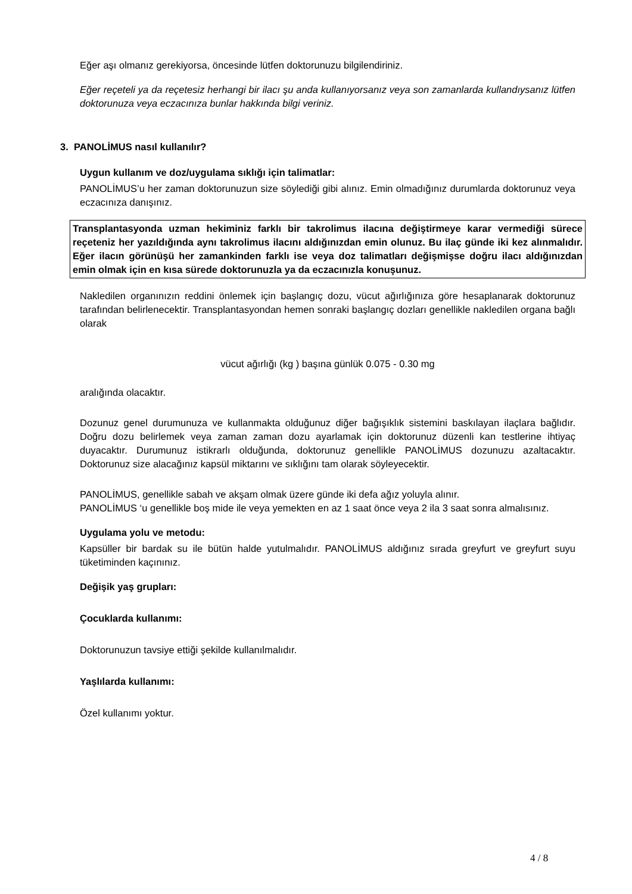Eğer aşı olmanız gerekiyorsa, öncesinde lütfen doktorunuzu bilgilendiriniz.
Eğer reçeteli ya da reçetesiz herhangi bir ilacı şu anda kullanıyorsanız veya son zamanlarda kullandıysanız lütfen doktorunuza veya eczacınıza bunlar hakkında bilgi veriniz.
3. PANOLİMUS nasıl kullanılır?
Uygun kullanım ve doz/uygulama sıklığı için talimatlar:
PANOLİMUS’u her zaman doktorunuzun size söylediği gibi alınız. Emin olmadığınız durumlarda doktorunuz veya eczacınıza danışınız.
Transplantasyonda uzman hekiminiz farklı bir takrolimus ilacına değiştirmeye karar vermediği sürece reçeteniz her yazıldığında aynı takrolimus ilacını aldığınızdan emin olunuz. Bu ilaç günde iki kez alınmalıdır. Eğer ilacın görünüşü her zamankinden farklı ise veya doz talimatları değişmişse doğru ilacı aldığınızdan emin olmak için en kısa sürede doktorunuzla ya da eczacınızla konuşunuz.
Nakledilen organınızın reddini önlemek için başlangıç dozu, vücut ağırlığınıza göre hesaplanarak doktorunuz tarafından belirlenecektir. Transplantasyondan hemen sonraki başlangıç dozları genellikle nakledilen organa bağlı olarak
vücut ağırlığı (kg ) başına günlük 0.075 - 0.30 mg
aralığında olacaktır.
Dozunuz genel durumunuza ve kullanmakta olduğunuz diğer bağışıklık sistemini baskılayan ilaçlara bağlıdır. Doğru dozu belirlemek veya zaman zaman dozu ayarlamak için doktorunuz düzenli kan testlerine ihtiyaç duyacaktır. Durumunuz istikrarlı olduğunda, doktorunuz genellikle PANOLİMUS dozunuzu azaltacaktır. Doktorunuz size alacağınız kapsül miktarını ve sıklığını tam olarak söyleyecektir.
PANOLİMUS, genellikle sabah ve akşam olmak üzere günde iki defa ağız yoluyla alınır.
PANOLİMUS ‘u genellikle boş mide ile veya yemekten en az 1 saat önce veya 2 ila 3 saat sonra almalısınız.
Uygulama yolu ve metodu:
Kapsüller bir bardak su ile bütün halde yutulmalıdır. PANOLİMUS aldığınız sırada greyfurt ve greyfurt suyu tüketiminden kaçınınız.
Değişik yaş grupları:
Çocuklarda kullanımı:
Doktorunuzun tavsiye ettiği şekilde kullanılmalıdır.
Yaşlılarda kullanımı:
Özel kullanımı yoktur.
4 / 8